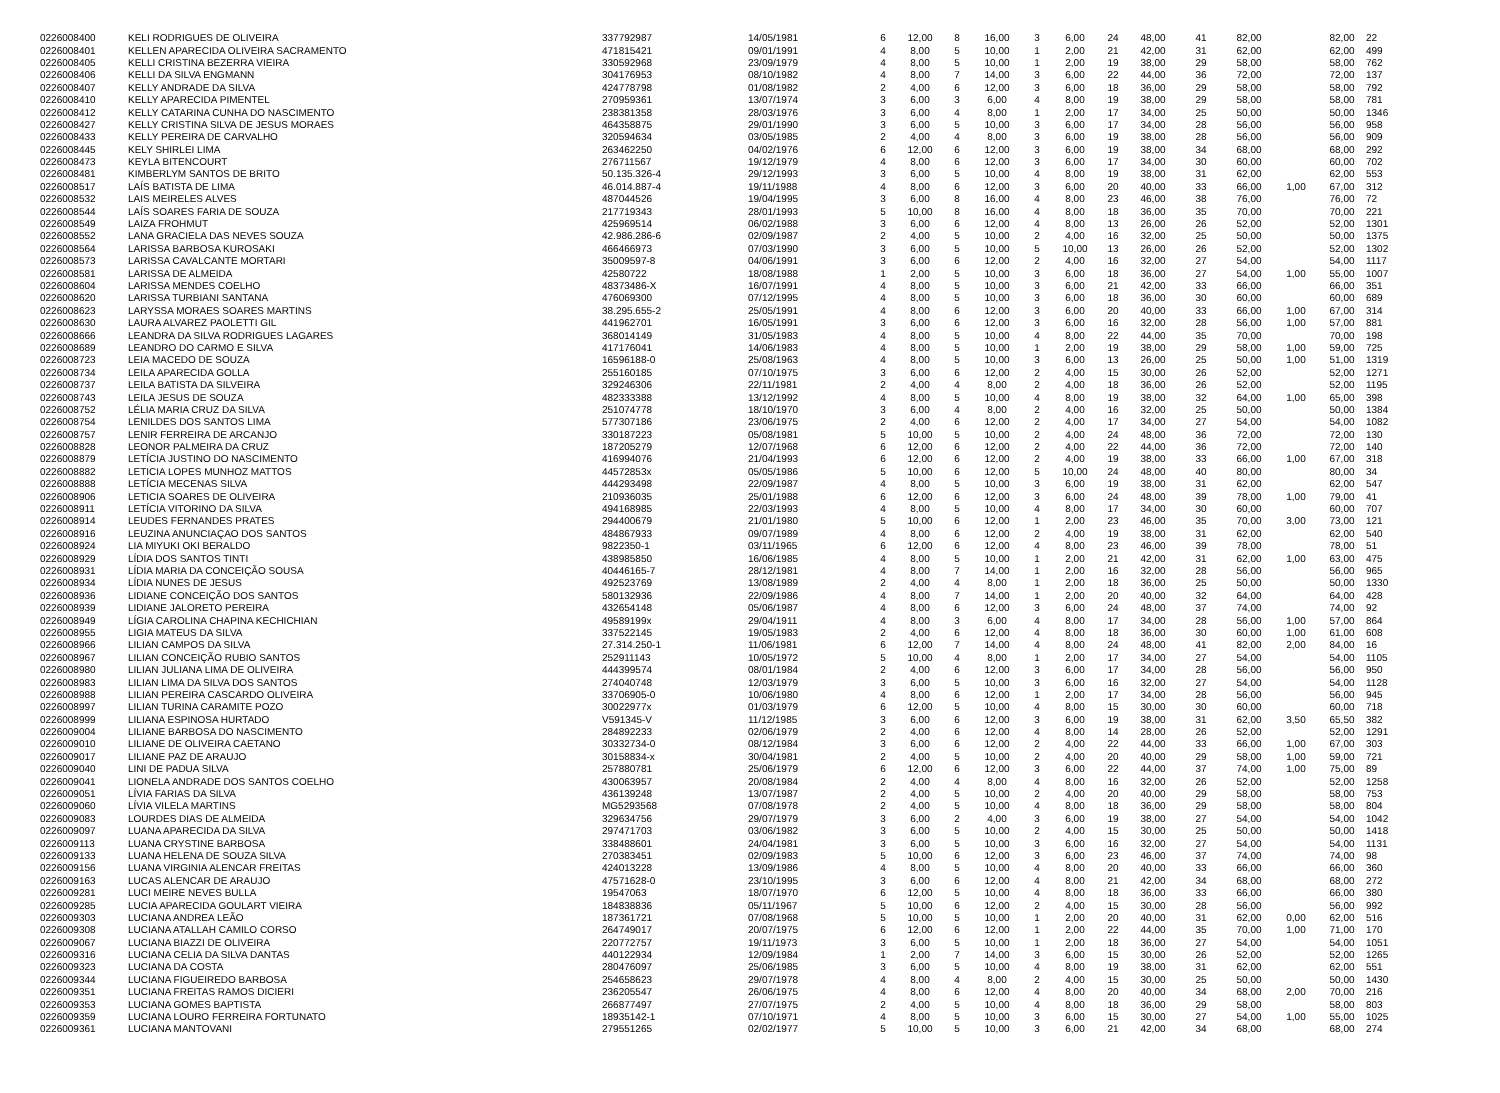| 0226008400 | KELI RODRIGUES DE OLIVEIRA | 337792987 | 14/05/1981 | 6 | 12,00 | 8 | 16,00 | 3 | 6,00 | 24 | 48,00 | 41 | 82,00 | | 82,00 | 22 |
| 0226008401 | KELLEN APARECIDA OLIVEIRA SACRAMENTO | 471815421 | 09/01/1991 | 4 | 8,00 | 5 | 10,00 | 1 | 2,00 | 21 | 42,00 | 31 | 62,00 | | 62,00 | 499 |
| 0226008405 | KELLI CRISTINA BEZERRA VIEIRA | 330592968 | 23/09/1979 | 4 | 8,00 | 5 | 10,00 | 1 | 2,00 | 19 | 38,00 | 29 | 58,00 | | 58,00 | 762 |
| 0226008406 | KELLI DA SILVA ENGMANN | 304176953 | 08/10/1982 | 4 | 8,00 | 7 | 14,00 | 3 | 6,00 | 22 | 44,00 | 36 | 72,00 | | 72,00 | 137 |
| 0226008407 | KELLY ANDRADE DA SILVA | 424778798 | 01/08/1982 | 2 | 4,00 | 6 | 12,00 | 3 | 6,00 | 18 | 36,00 | 29 | 58,00 | | 58,00 | 792 |
| 0226008410 | KELLY APARECIDA PIMENTEL | 270959361 | 13/07/1974 | 3 | 6,00 | 3 | 6,00 | 4 | 8,00 | 19 | 38,00 | 29 | 58,00 | | 58,00 | 781 |
| 0226008412 | KELLY CATARINA CUNHA DO NASCIMENTO | 238381358 | 28/03/1976 | 3 | 6,00 | 4 | 8,00 | 1 | 2,00 | 17 | 34,00 | 25 | 50,00 | | 50,00 | 1346 |
| 0226008427 | KELLY CRISTINA SILVA DE JESUS MORAES | 464358875 | 29/01/1990 | 3 | 6,00 | 5 | 10,00 | 3 | 6,00 | 17 | 34,00 | 28 | 56,00 | | 56,00 | 958 |
| 0226008433 | KELLY PEREIRA DE CARVALHO | 320594634 | 03/05/1985 | 2 | 4,00 | 4 | 8,00 | 3 | 6,00 | 19 | 38,00 | 28 | 56,00 | | 56,00 | 909 |
| 0226008445 | KELY SHIRLEI LIMA | 263462250 | 04/02/1976 | 6 | 12,00 | 6 | 12,00 | 3 | 6,00 | 19 | 38,00 | 34 | 68,00 | | 68,00 | 292 |
| 0226008473 | KEYLA BITENCOURT | 276711567 | 19/12/1979 | 4 | 8,00 | 6 | 12,00 | 3 | 6,00 | 17 | 34,00 | 30 | 60,00 | | 60,00 | 702 |
| 0226008481 | KIMBERLYM SANTOS DE BRITO | 50.135.326-4 | 29/12/1993 | 3 | 6,00 | 5 | 10,00 | 4 | 8,00 | 19 | 38,00 | 31 | 62,00 | | 62,00 | 553 |
| 0226008517 | LAÍS BATISTA DE LIMA | 46.014.887-4 | 19/11/1988 | 4 | 8,00 | 6 | 12,00 | 3 | 6,00 | 20 | 40,00 | 33 | 66,00 | 1,00 | 67,00 | 312 |
| 0226008532 | LAIS MEIRELES ALVES | 487044526 | 19/04/1995 | 3 | 6,00 | 8 | 16,00 | 4 | 8,00 | 23 | 46,00 | 38 | 76,00 | | 76,00 | 72 |
| 0226008544 | LAÍS SOARES FARIA DE SOUZA | 217719343 | 28/01/1993 | 5 | 10,00 | 8 | 16,00 | 4 | 8,00 | 18 | 36,00 | 35 | 70,00 | | 70,00 | 221 |
| 0226008549 | LAIZA FROHMUT | 425969514 | 06/02/1988 | 3 | 6,00 | 6 | 12,00 | 4 | 8,00 | 13 | 26,00 | 26 | 52,00 | | 52,00 | 1301 |
| 0226008552 | LANA GRACIELA DAS NEVES SOUZA | 42.986.286-6 | 02/09/1987 | 2 | 4,00 | 5 | 10,00 | 2 | 4,00 | 16 | 32,00 | 25 | 50,00 | | 50,00 | 1375 |
| 0226008564 | LARISSA BARBOSA KUROSAKI | 466466973 | 07/03/1990 | 3 | 6,00 | 5 | 10,00 | 5 | 10,00 | 13 | 26,00 | 26 | 52,00 | | 52,00 | 1302 |
| 0226008573 | LARISSA CAVALCANTE MORTARI | 35009597-8 | 04/06/1991 | 3 | 6,00 | 6 | 12,00 | 2 | 4,00 | 16 | 32,00 | 27 | 54,00 | | 54,00 | 1117 |
| 0226008581 | LARISSA DE ALMEIDA | 42580722 | 18/08/1988 | 1 | 2,00 | 5 | 10,00 | 3 | 6,00 | 18 | 36,00 | 27 | 54,00 | 1,00 | 55,00 | 1007 |
| 0226008604 | LARISSA MENDES COELHO | 48373486-X | 16/07/1991 | 4 | 8,00 | 5 | 10,00 | 3 | 6,00 | 21 | 42,00 | 33 | 66,00 | | 66,00 | 351 |
| 0226008620 | LARISSA TURBIANI SANTANA | 476069300 | 07/12/1995 | 4 | 8,00 | 5 | 10,00 | 3 | 6,00 | 18 | 36,00 | 30 | 60,00 | | 60,00 | 689 |
| 0226008623 | LARYSSA MORAES SOARES MARTINS | 38.295.655-2 | 25/05/1991 | 4 | 8,00 | 6 | 12,00 | 3 | 6,00 | 20 | 40,00 | 33 | 66,00 | 1,00 | 67,00 | 314 |
| 0226008630 | LAURA ALVAREZ PAOLETTI GIL | 441962701 | 16/05/1991 | 3 | 6,00 | 6 | 12,00 | 3 | 6,00 | 16 | 32,00 | 28 | 56,00 | 1,00 | 57,00 | 881 |
| 0226008666 | LEANDRA DA SILVA RODRIGUES LAGARES | 368014149 | 31/05/1983 | 4 | 8,00 | 5 | 10,00 | 4 | 8,00 | 22 | 44,00 | 35 | 70,00 | | 70,00 | 198 |
| 0226008689 | LEANDRO DO CARMO E SILVA | 417176041 | 14/06/1983 | 4 | 8,00 | 5 | 10,00 | 1 | 2,00 | 19 | 38,00 | 29 | 58,00 | 1,00 | 59,00 | 725 |
| 0226008723 | LEIA MACEDO DE SOUZA | 16596188-0 | 25/08/1963 | 4 | 8,00 | 5 | 10,00 | 3 | 6,00 | 13 | 26,00 | 25 | 50,00 | 1,00 | 51,00 | 1319 |
| 0226008734 | LEILA APARECIDA GOLLA | 255160185 | 07/10/1975 | 3 | 6,00 | 6 | 12,00 | 2 | 4,00 | 15 | 30,00 | 26 | 52,00 | | 52,00 | 1271 |
| 0226008737 | LEILA BATISTA DA SILVEIRA | 329246306 | 22/11/1981 | 2 | 4,00 | 4 | 8,00 | 2 | 4,00 | 18 | 36,00 | 26 | 52,00 | | 52,00 | 1195 |
| 0226008743 | LEILA JESUS DE SOUZA | 482333388 | 13/12/1992 | 4 | 8,00 | 5 | 10,00 | 4 | 8,00 | 19 | 38,00 | 32 | 64,00 | 1,00 | 65,00 | 398 |
| 0226008752 | LÉLIA MARIA CRUZ DA SILVA | 251074778 | 18/10/1970 | 3 | 6,00 | 4 | 8,00 | 2 | 4,00 | 16 | 32,00 | 25 | 50,00 | | 50,00 | 1384 |
| 0226008754 | LENILDES DOS SANTOS LIMA | 577307186 | 23/06/1975 | 2 | 4,00 | 6 | 12,00 | 2 | 4,00 | 17 | 34,00 | 27 | 54,00 | | 54,00 | 1082 |
| 0226008757 | LENIR FERREIRA DE ARCANJO | 330187223 | 05/08/1981 | 5 | 10,00 | 5 | 10,00 | 2 | 4,00 | 24 | 48,00 | 36 | 72,00 | | 72,00 | 130 |
| 0226008828 | LEONOR PALMEIRA DA CRUZ | 187205279 | 12/07/1968 | 6 | 12,00 | 6 | 12,00 | 2 | 4,00 | 22 | 44,00 | 36 | 72,00 | | 72,00 | 140 |
| 0226008879 | LETÍCIA JUSTINO DO NASCIMENTO | 416994076 | 21/04/1993 | 6 | 12,00 | 6 | 12,00 | 2 | 4,00 | 19 | 38,00 | 33 | 66,00 | 1,00 | 67,00 | 318 |
| 0226008882 | LETICIA LOPES MUNHOZ MATTOS | 44572853x | 05/05/1986 | 5 | 10,00 | 6 | 12,00 | 5 | 10,00 | 24 | 48,00 | 40 | 80,00 | | 80,00 | 34 |
| 0226008888 | LETÍCIA MECENAS SILVA | 444293498 | 22/09/1987 | 4 | 8,00 | 5 | 10,00 | 3 | 6,00 | 19 | 38,00 | 31 | 62,00 | | 62,00 | 547 |
| 0226008906 | LETICIA SOARES DE OLIVEIRA | 210936035 | 25/01/1988 | 6 | 12,00 | 6 | 12,00 | 3 | 6,00 | 24 | 48,00 | 39 | 78,00 | 1,00 | 79,00 | 41 |
| 0226008911 | LETÍCIA VITORINO DA SILVA | 494168985 | 22/03/1993 | 4 | 8,00 | 5 | 10,00 | 4 | 8,00 | 17 | 34,00 | 30 | 60,00 | | 60,00 | 707 |
| 0226008914 | LEUDES FERNANDES PRATES | 294400679 | 21/01/1980 | 5 | 10,00 | 6 | 12,00 | 1 | 2,00 | 23 | 46,00 | 35 | 70,00 | 3,00 | 73,00 | 121 |
| 0226008916 | LEUZINA ANUNCIAÇAO DOS SANTOS | 484867933 | 09/07/1989 | 4 | 8,00 | 6 | 12,00 | 2 | 4,00 | 19 | 38,00 | 31 | 62,00 | | 62,00 | 540 |
| 0226008924 | LIA MIYUKI OKI BERALDO | 9822350-1 | 03/11/1965 | 6 | 12,00 | 6 | 12,00 | 4 | 8,00 | 23 | 46,00 | 39 | 78,00 | | 78,00 | 51 |
| 0226008929 | LÍDIA DOS SANTOS TINTI | 438985850 | 16/06/1985 | 4 | 8,00 | 5 | 10,00 | 1 | 2,00 | 21 | 42,00 | 31 | 62,00 | 1,00 | 63,00 | 475 |
| 0226008931 | LÍDIA MARIA DA CONCEIÇÃO SOUSA | 40446165-7 | 28/12/1981 | 4 | 8,00 | 7 | 14,00 | 1 | 2,00 | 16 | 32,00 | 28 | 56,00 | | 56,00 | 965 |
| 0226008934 | LÍDIA NUNES DE JESUS | 492523769 | 13/08/1989 | 2 | 4,00 | 4 | 8,00 | 1 | 2,00 | 18 | 36,00 | 25 | 50,00 | | 50,00 | 1330 |
| 0226008936 | LIDIANE CONCEIÇÃO DOS SANTOS | 580132936 | 22/09/1986 | 4 | 8,00 | 7 | 14,00 | 1 | 2,00 | 20 | 40,00 | 32 | 64,00 | | 64,00 | 428 |
| 0226008939 | LIDIANE JALORETO PEREIRA | 432654148 | 05/06/1987 | 4 | 8,00 | 6 | 12,00 | 3 | 6,00 | 24 | 48,00 | 37 | 74,00 | | 74,00 | 92 |
| 0226008949 | LÍGIA CAROLINA CHAPINA KECHICHIAN | 49589199x | 29/04/1911 | 4 | 8,00 | 3 | 6,00 | 4 | 8,00 | 17 | 34,00 | 28 | 56,00 | 1,00 | 57,00 | 864 |
| 0226008955 | LIGIA MATEUS DA SILVA | 337522145 | 19/05/1983 | 2 | 4,00 | 6 | 12,00 | 4 | 8,00 | 18 | 36,00 | 30 | 60,00 | 1,00 | 61,00 | 608 |
| 0226008966 | LILIAN CAMPOS DA SILVA | 27.314.250-1 | 11/06/1981 | 6 | 12,00 | 7 | 14,00 | 4 | 8,00 | 24 | 48,00 | 41 | 82,00 | 2,00 | 84,00 | 16 |
| 0226008967 | LILIAN CONCEIÇÃO RUBIO SANTOS | 252911143 | 10/05/1972 | 5 | 10,00 | 4 | 8,00 | 1 | 2,00 | 17 | 34,00 | 27 | 54,00 | | 54,00 | 1105 |
| 0226008980 | LILIAN JULIANA LIMA DE OLIVEIRA | 444399574 | 08/01/1984 | 2 | 4,00 | 6 | 12,00 | 3 | 6,00 | 17 | 34,00 | 28 | 56,00 | | 56,00 | 950 |
| 0226008983 | LILIAN LIMA DA SILVA DOS SANTOS | 274040748 | 12/03/1979 | 3 | 6,00 | 5 | 10,00 | 3 | 6,00 | 16 | 32,00 | 27 | 54,00 | | 54,00 | 1128 |
| 0226008988 | LILIAN PEREIRA CASCARDO OLIVEIRA | 33706905-0 | 10/06/1980 | 4 | 8,00 | 6 | 12,00 | 1 | 2,00 | 17 | 34,00 | 28 | 56,00 | | 56,00 | 945 |
| 0226008997 | LILIAN TURINA CARAMITE POZO | 30022977x | 01/03/1979 | 6 | 12,00 | 5 | 10,00 | 4 | 8,00 | 15 | 30,00 | 30 | 60,00 | | 60,00 | 718 |
| 0226008999 | LILIANA ESPINOSA HURTADO | V591345-V | 11/12/1985 | 3 | 6,00 | 6 | 12,00 | 3 | 6,00 | 19 | 38,00 | 31 | 62,00 | 3,50 | 65,50 | 382 |
| 0226009004 | LILIANE BARBOSA DO NASCIMENTO | 284892233 | 02/06/1979 | 2 | 4,00 | 6 | 12,00 | 4 | 8,00 | 14 | 28,00 | 26 | 52,00 | | 52,00 | 1291 |
| 0226009010 | LILIANE DE OLIVEIRA CAETANO | 30332734-0 | 08/12/1984 | 3 | 6,00 | 6 | 12,00 | 2 | 4,00 | 22 | 44,00 | 33 | 66,00 | 1,00 | 67,00 | 303 |
| 0226009017 | LILIANE PAZ DE ARAUJO | 30158834-x | 30/04/1981 | 2 | 4,00 | 5 | 10,00 | 2 | 4,00 | 20 | 40,00 | 29 | 58,00 | 1,00 | 59,00 | 721 |
| 0226009040 | LINI DE PADUA SILVA | 257880781 | 25/06/1979 | 6 | 12,00 | 6 | 12,00 | 3 | 6,00 | 22 | 44,00 | 37 | 74,00 | 1,00 | 75,00 | 89 |
| 0226009041 | LIONELA ANDRADE DOS SANTOS COELHO | 430063957 | 20/08/1984 | 2 | 4,00 | 4 | 8,00 | 4 | 8,00 | 16 | 32,00 | 26 | 52,00 | | 52,00 | 1258 |
| 0226009051 | LÍVIA FARIAS DA SILVA | 436139248 | 13/07/1987 | 2 | 4,00 | 5 | 10,00 | 2 | 4,00 | 20 | 40,00 | 29 | 58,00 | | 58,00 | 753 |
| 0226009060 | LÍVIA VILELA MARTINS | MG5293568 | 07/08/1978 | 2 | 4,00 | 5 | 10,00 | 4 | 8,00 | 18 | 36,00 | 29 | 58,00 | | 58,00 | 804 |
| 0226009083 | LOURDES DIAS DE ALMEIDA | 329634756 | 29/07/1979 | 3 | 6,00 | 2 | 4,00 | 3 | 6,00 | 19 | 38,00 | 27 | 54,00 | | 54,00 | 1042 |
| 0226009097 | LUANA APARECIDA DA SILVA | 297471703 | 03/06/1982 | 3 | 6,00 | 5 | 10,00 | 2 | 4,00 | 15 | 30,00 | 25 | 50,00 | | 50,00 | 1418 |
| 0226009113 | LUANA CRYSTINE BARBOSA | 338488601 | 24/04/1981 | 3 | 6,00 | 5 | 10,00 | 3 | 6,00 | 16 | 32,00 | 27 | 54,00 | | 54,00 | 1131 |
| 0226009133 | LUANA HELENA DE SOUZA SILVA | 270383451 | 02/09/1983 | 5 | 10,00 | 6 | 12,00 | 3 | 6,00 | 23 | 46,00 | 37 | 74,00 | | 74,00 | 98 |
| 0226009156 | LUANA VIRGINIA ALENCAR FREITAS | 424013228 | 13/09/1986 | 4 | 8,00 | 5 | 10,00 | 4 | 8,00 | 20 | 40,00 | 33 | 66,00 | | 66,00 | 360 |
| 0226009163 | LUCAS ALENCAR DE ARAUJO | 47571628-0 | 23/10/1995 | 3 | 6,00 | 6 | 12,00 | 4 | 8,00 | 21 | 42,00 | 34 | 68,00 | | 68,00 | 272 |
| 0226009281 | LUCI MEIRE NEVES BULLA | 19547063 | 18/07/1970 | 6 | 12,00 | 5 | 10,00 | 4 | 8,00 | 18 | 36,00 | 33 | 66,00 | | 66,00 | 380 |
| 0226009285 | LUCIA APARECIDA GOULART VIEIRA | 184838836 | 05/11/1967 | 5 | 10,00 | 6 | 12,00 | 2 | 4,00 | 15 | 30,00 | 28 | 56,00 | | 56,00 | 992 |
| 0226009303 | LUCIANA ANDREA LEÃO | 187361721 | 07/08/1968 | 5 | 10,00 | 5 | 10,00 | 1 | 2,00 | 20 | 40,00 | 31 | 62,00 | 0,00 | 62,00 | 516 |
| 0226009308 | LUCIANA ATALLAH CAMILO CORSO | 264749017 | 20/07/1975 | 6 | 12,00 | 6 | 12,00 | 1 | 2,00 | 22 | 44,00 | 35 | 70,00 | 1,00 | 71,00 | 170 |
| 0226009067 | LUCIANA BIAZZI DE OLIVEIRA | 220772757 | 19/11/1973 | 3 | 6,00 | 5 | 10,00 | 1 | 2,00 | 18 | 36,00 | 27 | 54,00 | | 54,00 | 1051 |
| 0226009316 | LUCIANA CELIA DA SILVA DANTAS | 440122934 | 12/09/1984 | 1 | 2,00 | 7 | 14,00 | 3 | 6,00 | 15 | 30,00 | 26 | 52,00 | | 52,00 | 1265 |
| 0226009323 | LUCIANA DA COSTA | 280476097 | 25/06/1985 | 3 | 6,00 | 5 | 10,00 | 4 | 8,00 | 19 | 38,00 | 31 | 62,00 | | 62,00 | 551 |
| 0226009344 | LUCIANA FIGUEIREDO BARBOSA | 254658623 | 29/07/1978 | 4 | 8,00 | 4 | 8,00 | 2 | 4,00 | 15 | 30,00 | 25 | 50,00 | | 50,00 | 1430 |
| 0226009351 | LUCIANA FREITAS RAMOS DICIERI | 236205547 | 26/06/1975 | 4 | 8,00 | 6 | 12,00 | 4 | 8,00 | 20 | 40,00 | 34 | 68,00 | 2,00 | 70,00 | 216 |
| 0226009353 | LUCIANA GOMES BAPTISTA | 266877497 | 27/07/1975 | 2 | 4,00 | 5 | 10,00 | 4 | 8,00 | 18 | 36,00 | 29 | 58,00 | | 58,00 | 803 |
| 0226009359 | LUCIANA LOURO FERREIRA FORTUNATO | 18935142-1 | 07/10/1971 | 4 | 8,00 | 5 | 10,00 | 3 | 6,00 | 15 | 30,00 | 27 | 54,00 | 1,00 | 55,00 | 1025 |
| 0226009361 | LUCIANA MANTOVANI | 279551265 | 02/02/1977 | 5 | 10,00 | 5 | 10,00 | 3 | 6,00 | 21 | 42,00 | 34 | 68,00 | | 68,00 | 274 |